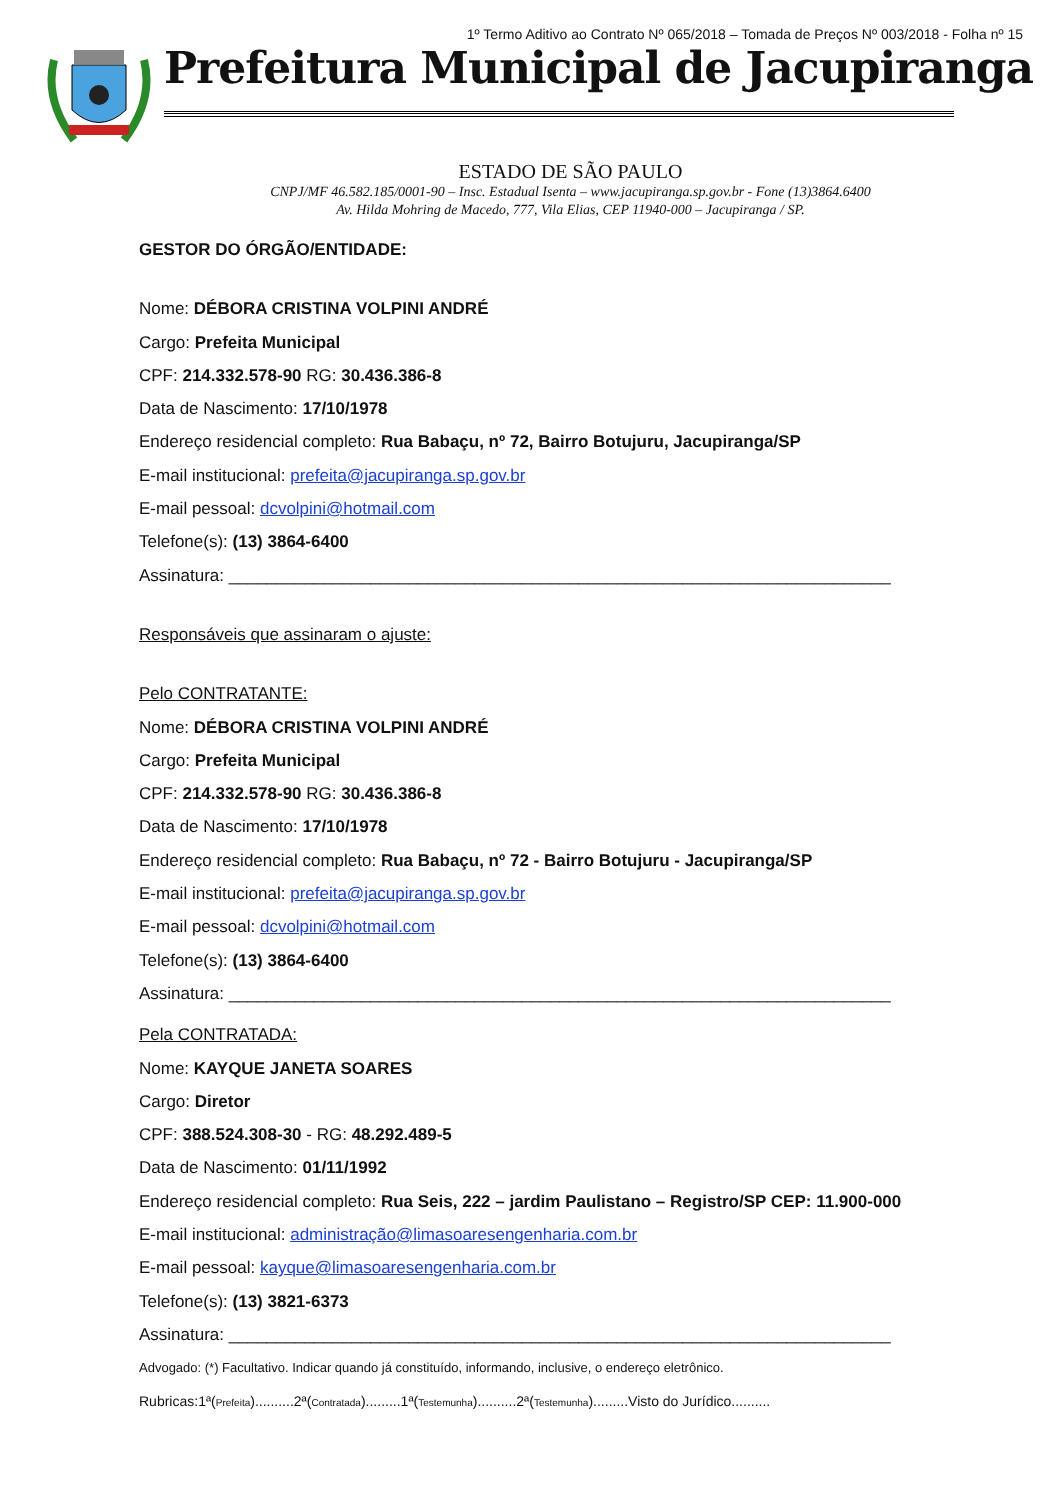1º Termo Aditivo ao Contrato Nº 065/2018 – Tomada de Preços Nº 003/2018 - Folha nº 15
Prefeitura Municipal de Jacupiranga
ESTADO DE SÃO PAULO
CNPJ/MF 46.582.185/0001-90 – Insc. Estadual Isenta – www.jacupiranga.sp.gov.br - Fone (13)3864.6400
Av. Hilda Mohring de Macedo, 777, Vila Elias, CEP 11940-000 – Jacupiranga / SP.
GESTOR DO ÓRGÃO/ENTIDADE:
Nome: DÉBORA CRISTINA VOLPINI ANDRÉ
Cargo: Prefeita Municipal
CPF: 214.332.578-90 RG: 30.436.386-8
Data de Nascimento: 17/10/1978
Endereço residencial completo: Rua Babaçu, nº 72, Bairro Botujuru, Jacupiranga/SP
E-mail institucional: prefeita@jacupiranga.sp.gov.br
E-mail pessoal: dcvolpini@hotmail.com
Telefone(s): (13) 3864-6400
Assinatura: ______________________________________________________________________
Responsáveis que assinaram o ajuste:
Pelo CONTRATANTE:
Nome: DÉBORA CRISTINA VOLPINI ANDRÉ
Cargo: Prefeita Municipal
CPF: 214.332.578-90 RG: 30.436.386-8
Data de Nascimento: 17/10/1978
Endereço residencial completo: Rua Babaçu, nº 72 - Bairro Botujuru - Jacupiranga/SP
E-mail institucional: prefeita@jacupiranga.sp.gov.br
E-mail pessoal: dcvolpini@hotmail.com
Telefone(s): (13) 3864-6400
Assinatura: ______________________________________________________________________
Pela CONTRATADA:
Nome: KAYQUE JANETA SOARES
Cargo: Diretor
CPF: 388.524.308-30 - RG: 48.292.489-5
Data de Nascimento: 01/11/1992
Endereço residencial completo: Rua Seis, 222 – jardim Paulistano – Registro/SP CEP: 11.900-000
E-mail institucional: administração@limasoaresengenharia.com.br
E-mail pessoal: kayque@limasoaresengenharia.com.br
Telefone(s): (13) 3821-6373
Assinatura: ______________________________________________________________________
Advogado: (*) Facultativo. Indicar quando já constituído, informando, inclusive, o endereço eletrônico.
Rubricas:1ª(Prefeita)..........2ª(Contratada).........1ª(Testemunha)..........2ª(Testemunha).........Visto do Jurídico..........